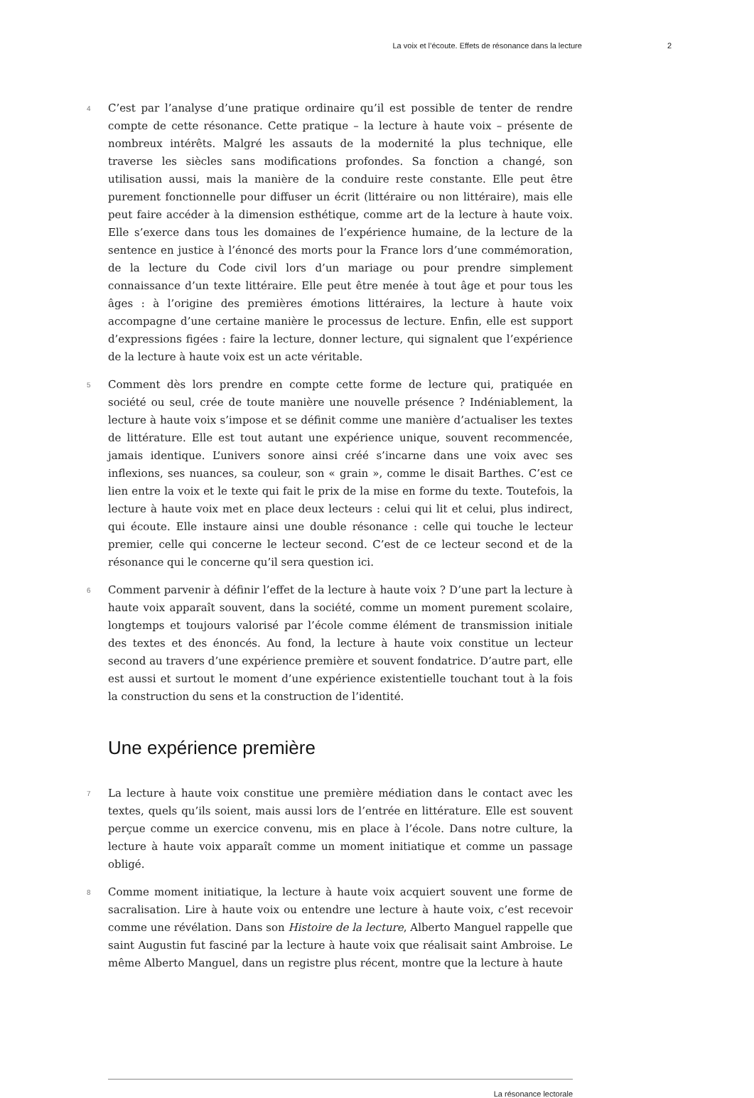La voix et l’écoute. Effets de résonance dans la lecture 2
4 C’est par l’analyse d’une pratique ordinaire qu’il est possible de tenter de rendre compte de cette résonance. Cette pratique – la lecture à haute voix – présente de nombreux intérêts. Malgré les assauts de la modernité la plus technique, elle traverse les siècles sans modifications profondes. Sa fonction a changé, son utilisation aussi, mais la manière de la conduire reste constante. Elle peut être purement fonctionnelle pour diffuser un écrit (littéraire ou non littéraire), mais elle peut faire accéder à la dimension esthétique, comme art de la lecture à haute voix. Elle s’exerce dans tous les domaines de l’expérience humaine, de la lecture de la sentence en justice à l’énoncé des morts pour la France lors d’une commémoration, de la lecture du Code civil lors d’un mariage ou pour prendre simplement connaissance d’un texte littéraire. Elle peut être menée à tout âge et pour tous les âges : à l’origine des premières émotions littéraires, la lecture à haute voix accompagne d’une certaine manière le processus de lecture. Enfin, elle est support d’expressions figées : faire la lecture, donner lecture, qui signalent que l’expérience de la lecture à haute voix est un acte véritable.
5 Comment dès lors prendre en compte cette forme de lecture qui, pratiquée en société ou seul, crée de toute manière une nouvelle présence ? Indéniablement, la lecture à haute voix s’impose et se définit comme une manière d’actualiser les textes de littérature. Elle est tout autant une expérience unique, souvent recommencée, jamais identique. L’univers sonore ainsi créé s’incarne dans une voix avec ses inflexions, ses nuances, sa couleur, son « grain », comme le disait Barthes. C’est ce lien entre la voix et le texte qui fait le prix de la mise en forme du texte. Toutefois, la lecture à haute voix met en place deux lecteurs : celui qui lit et celui, plus indirect, qui écoute. Elle instaure ainsi une double résonance : celle qui touche le lecteur premier, celle qui concerne le lecteur second. C’est de ce lecteur second et de la résonance qui le concerne qu’il sera question ici.
6 Comment parvenir à définir l’effet de la lecture à haute voix ? D’une part la lecture à haute voix apparaît souvent, dans la société, comme un moment purement scolaire, longtemps et toujours valorisé par l’école comme élément de transmission initiale des textes et des énoncés. Au fond, la lecture à haute voix constitue un lecteur second au travers d’une expérience première et souvent fondatrice. D’autre part, elle est aussi et surtout le moment d’une expérience existentielle touchant tout à la fois la construction du sens et la construction de l’identité.
Une expérience première
7 La lecture à haute voix constitue une première médiation dans le contact avec les textes, quels qu’ils soient, mais aussi lors de l’entrée en littérature. Elle est souvent perçue comme un exercice convenu, mis en place à l’école. Dans notre culture, la lecture à haute voix apparaît comme un moment initiatique et comme un passage obligé.
8 Comme moment initiatique, la lecture à haute voix acquiert souvent une forme de sacralisation. Lire à haute voix ou entendre une lecture à haute voix, c’est recevoir comme une révélation. Dans son Histoire de la lecture, Alberto Manguel rappelle que saint Augustin fut fasciné par la lecture à haute voix que réalisait saint Ambroise. Le même Alberto Manguel, dans un registre plus récent, montre que la lecture à haute
La résonance lectorale